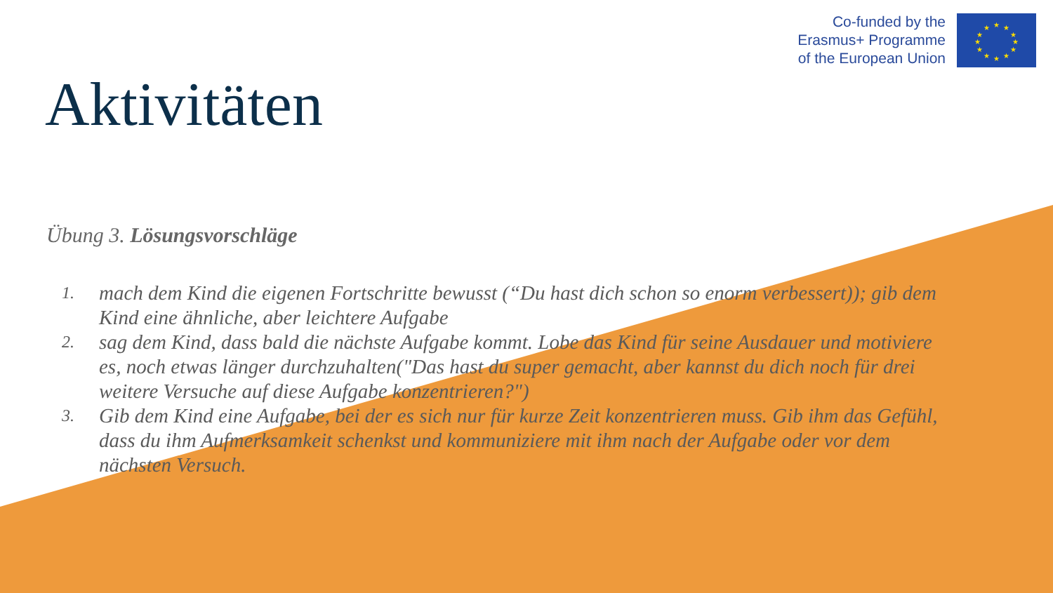Co-funded by the
Erasmus+ Programme
of the European Union
★
★
★
★
★
★
★
★
★
★
★
★
Aktivitäten
Übung 3. Lösungsvorschläge
1. mach dem Kind die eigenen Fortschritte bewusst (“Du hast dich schon so enorm verbessert)); gib dem Kind eine ähnliche, aber leichtere Aufgabe
2. sag dem Kind, dass bald die nächste Aufgabe kommt. Lobe das Kind für seine Ausdauer und motiviere es, noch etwas länger durchzuhalten("Das hast du super gemacht, aber kannst du dich noch für drei weitere Versuche auf diese Aufgabe konzentrieren?")
3. Gib dem Kind eine Aufgabe, bei der es sich nur für kurze Zeit konzentrieren muss. Gib ihm das Gefühl, dass du ihm Aufmerksamkeit schenkst und kommuniziere mit ihm nach der Aufgabe oder vor dem nächsten Versuch.